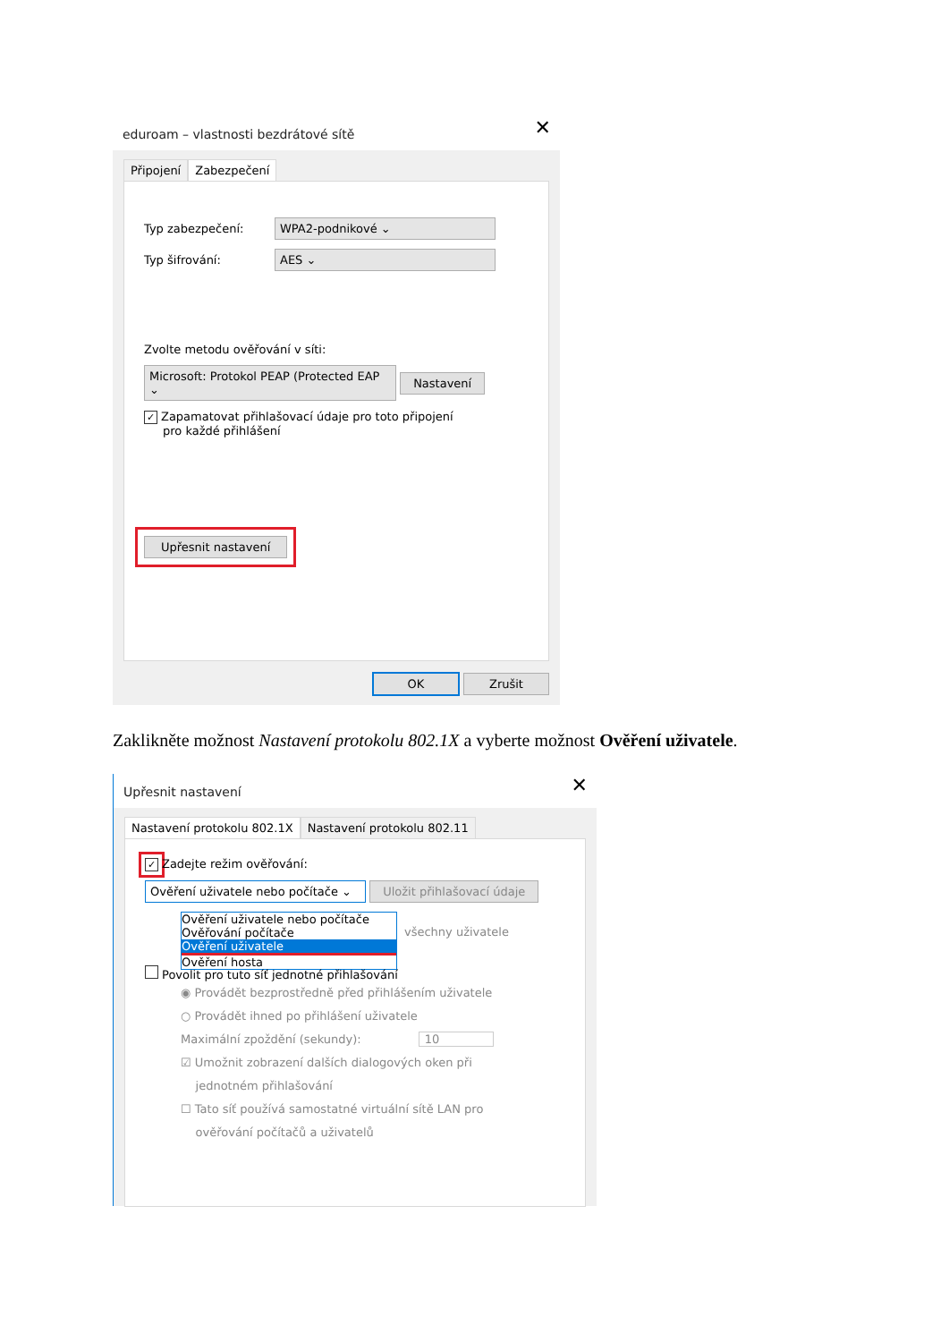eduroam – vlastnosti bezdrátové sítě
✕
Připojení Zabezpečení
Typ zabezpečení: WPA2-podnikové ⌄
Typ šifrování: AES ⌄
Zvolte metodu ověřování v síti:
Microsoft: Protokol PEAP (Protected EAP ⌄ Nastavení
✓ Zapamatovat přihlašovací údaje pro toto připojení
pro každé přihlášení
Upřesnit nastavení
OK Zrušit
Zaklikněte možnost Nastavení protokolu 802.1X a vyberte možnost Ověření uživatele.
Upřesnit nastavení
✕
Nastavení protokolu 802.1X Nastavení protokolu 802.11
✓ Zadejte režim ověřování:
Ověření uživatele nebo počítače ⌄ Uložit přihlašovací údaje
Ověření uživatele nebo počítače
Ověřování počítače
Ověření uživatele
Ověření hosta
všechny uživatele
Povolit pro tuto síť jednotné přihlašování
◉ Provádět bezprostředně před přihlášením uživatele
○ Provádět ihned po přihlášení uživatele
Maximální zpoždění (sekundy): 10
☑ Umožnit zobrazení dalších dialogových oken při
jednotném přihlašování
☐ Tato síť používá samostatné virtuální sítě LAN pro
ověřování počítačů a uživatelů